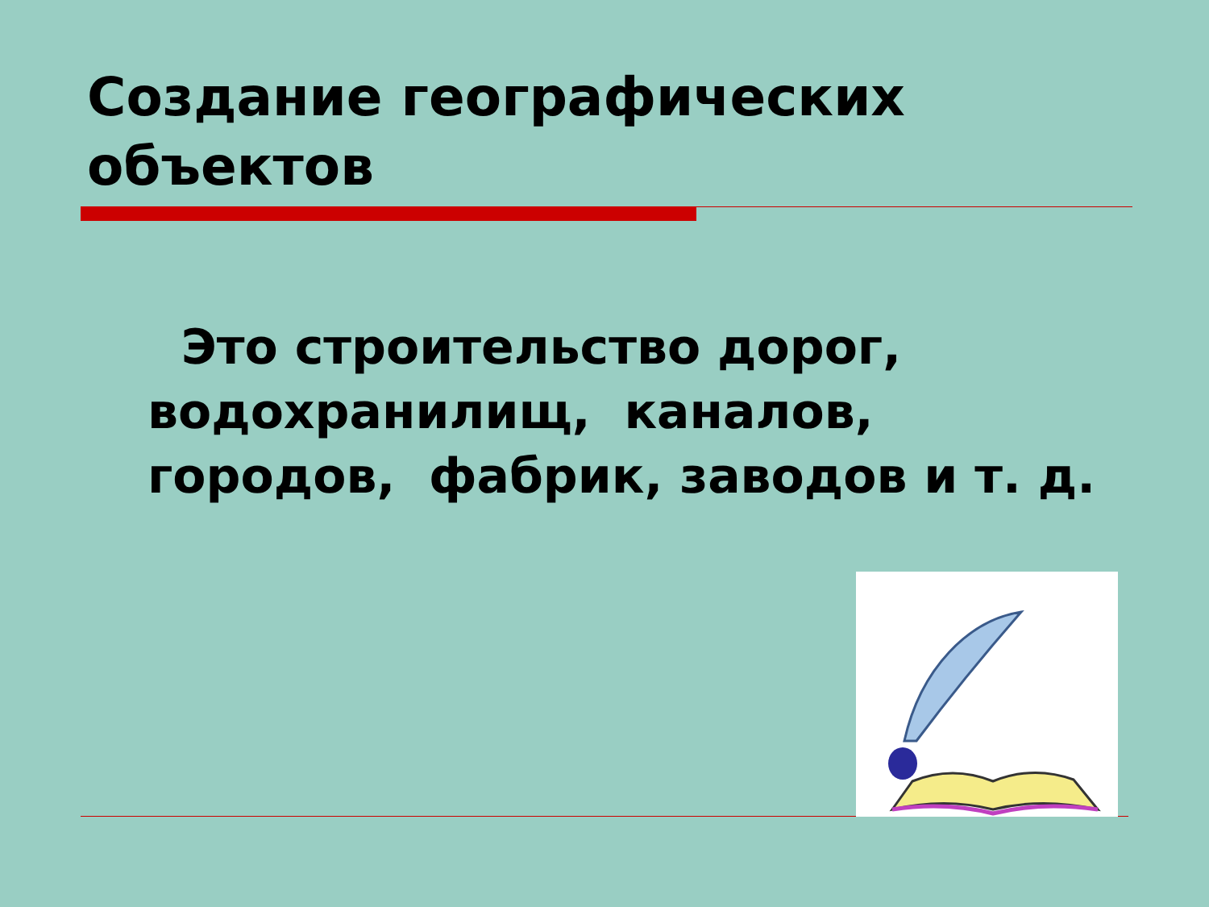Создание географических объектов
Это строительство дорог, водохранилищ, каналов, городов, фабрик, заводов и т. д.